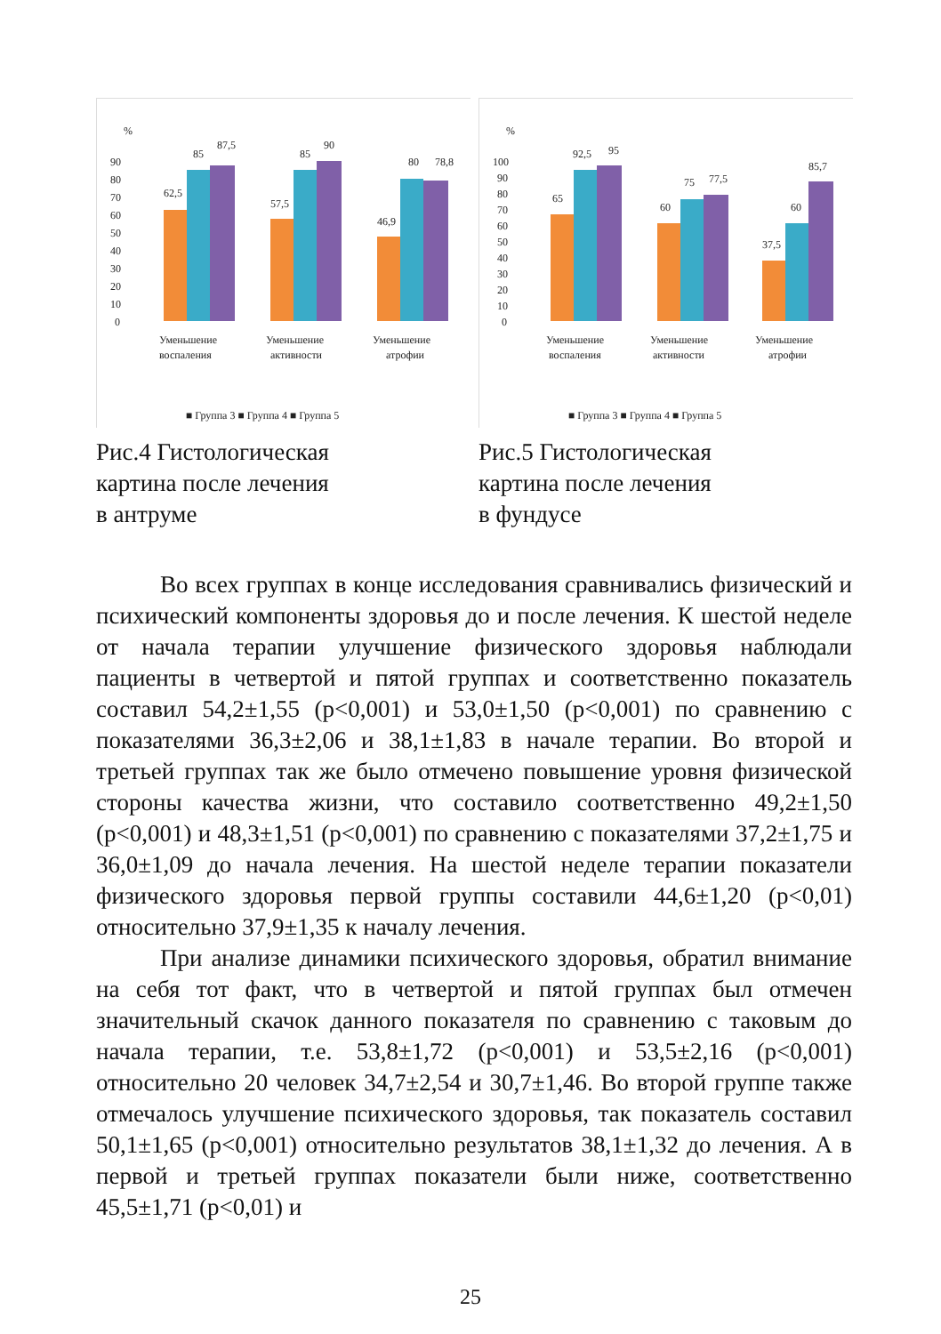%
90
80
70
60
50
40
30
20
10
0
62,5
85
87,5
57,5
85
90
46,9
80
78,8
Уменьшение
воспаления
Уменьшение
активности
Уменьшение
атрофии
■ Группа 3 ■ Группа 4 ■ Группа 5
Рис.4 Гистологическая
картина после лечения
в антруме
%
100
90
80
70
60
50
40
30
20
10
0
65
92,5
95
60
75
77,5
37,5
60
85,7
Уменьшение
воспаления
Уменьшение
активности
Уменьшение
атрофии
■ Группа 3 ■ Группа 4 ■ Группа 5
Рис.5 Гистологическая
картина после лечения
в фундусе
Во всех группах в конце исследования сравнивались физический и психический компоненты здоровья до и после лечения. К шестой неделе от начала терапии улучшение физического здоровья наблюдали пациенты в четвертой и пятой группах и соответственно показатель составил 54,2±1,55 (p<0,001) и 53,0±1,50 (p<0,001) по сравнению с показателями 36,3±2,06 и 38,1±1,83 в начале терапии. Во второй и третьей группах так же было отмечено повышение уровня физической стороны качества жизни, что составило соответственно 49,2±1,50 (p<0,001) и 48,3±1,51 (p<0,001) по сравнению с показателями 37,2±1,75 и 36,0±1,09 до начала лечения. На шестой неделе терапии показатели физического здоровья первой группы составили 44,6±1,20 (p<0,01) относительно 37,9±1,35 к началу лечения.
При анализе динамики психического здоровья, обратил внимание на себя тот факт, что в четвертой и пятой группах был отмечен значительный скачок данного показателя по сравнению с таковым до начала терапии, т.е. 53,8±1,72 (p<0,001) и 53,5±2,16 (p<0,001) относительно 20 человек 34,7±2,54 и 30,7±1,46. Во второй группе также отмечалось улучшение психического здоровья, так показатель составил 50,1±1,65 (p<0,001) относительно результатов 38,1±1,32 до лечения. А в первой и третьей группах показатели были ниже, соответственно 45,5±1,71 (p<0,01) и
25